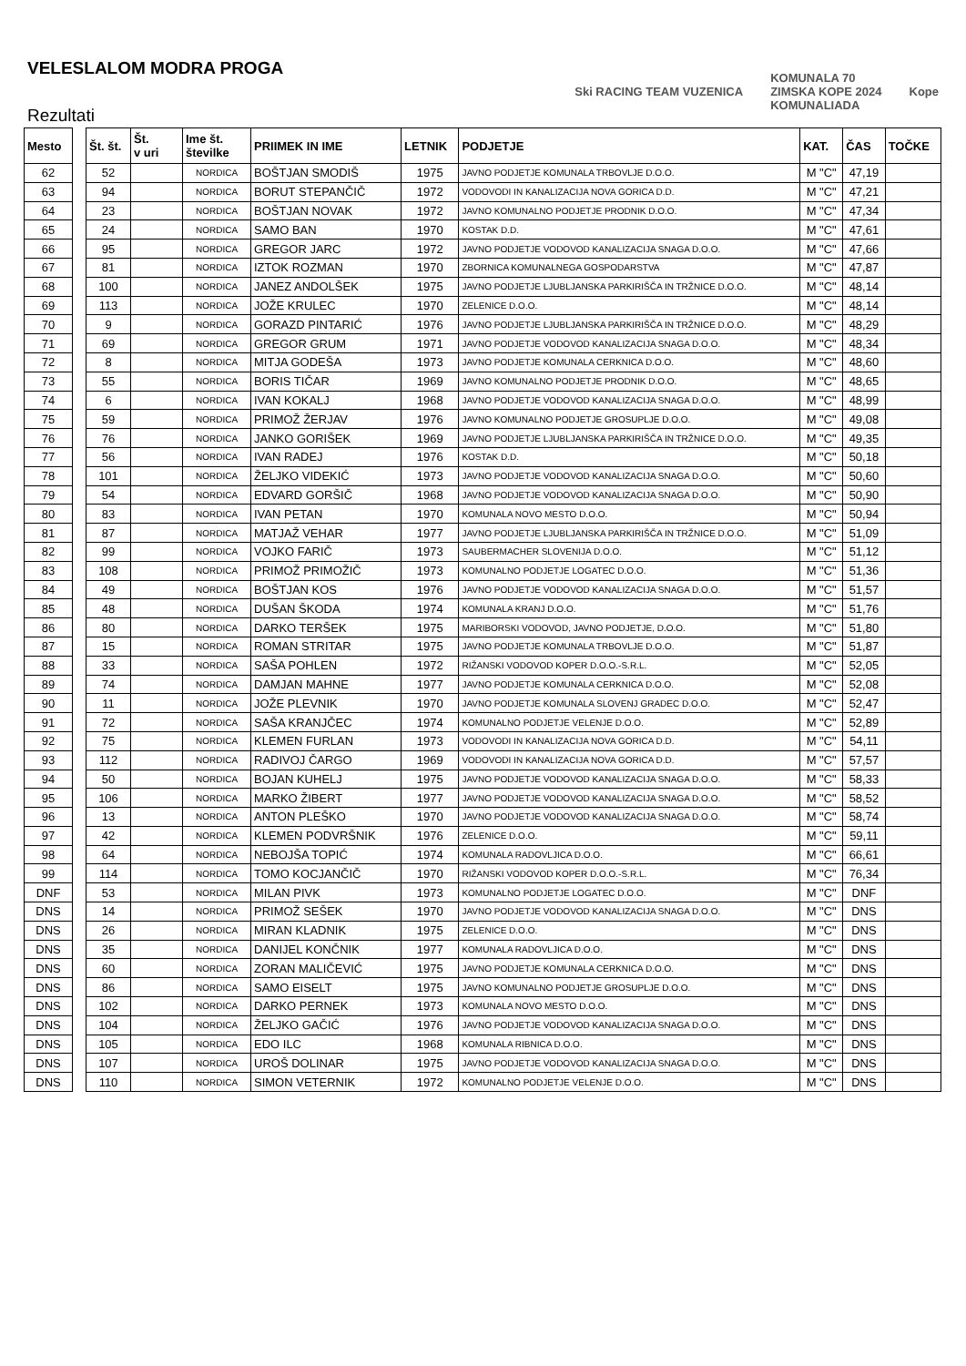VELESLALOM MODRA PROGA
Rezultati
Ski RACING TEAM VUZENICA
KOMUNALA 70
ZIMSKA KOPE 2024
KOMUNALIADA
Kope
| Mesto |
| --- |
| 62 |
| 63 |
| 64 |
| 65 |
| 66 |
| 67 |
| 68 |
| 69 |
| 70 |
| 71 |
| 72 |
| 73 |
| 74 |
| 75 |
| 76 |
| 77 |
| 78 |
| 79 |
| 80 |
| 81 |
| 82 |
| 83 |
| 84 |
| 85 |
| 86 |
| 87 |
| 88 |
| 89 |
| 90 |
| 91 |
| 92 |
| 93 |
| 94 |
| 95 |
| 96 |
| 97 |
| 98 |
| 99 |
| DNF |
| DNS |
| DNS |
| DNS |
| DNS |
| DNS |
| DNS |
| DNS |
| DNS |
| DNS |
| DNS |
| Št. št. | Št. v uri | Ime št. številke | PRIIMEK IN IME | LETNIK | PODJETJE | KAT. | ČAS | TOČKE |
| --- | --- | --- | --- | --- | --- | --- | --- | --- |
| 52 | | NORDICA | BOŠTJAN SMODIŠ | 1975 | JAVNO PODJETJE KOMUNALA TRBOVLJE D.O.O. | M "C" | 47,19 | |
| 94 | | NORDICA | BORUT STEPANČIČ | 1972 | VODOVODI IN KANALIZACIJA NOVA GORICA D.D. | M "C" | 47,21 | |
| 23 | | NORDICA | BOŠTJAN NOVAK | 1972 | JAVNO KOMUNALNO PODJETJE PRODNIK D.O.O. | M "C" | 47,34 | |
| 24 | | NORDICA | SAMO BAN | 1970 | KOSTAK D.D. | M "C" | 47,61 | |
| 95 | | NORDICA | GREGOR JARC | 1972 | JAVNO PODJETJE VODOVOD KANALIZACIJA SNAGA D.O.O. | M "C" | 47,66 | |
| 81 | | NORDICA | IZTOK ROZMAN | 1970 | ZBORNICA KOMUNALNEGA GOSPODARSTVA | M "C" | 47,87 | |
| 100 | | NORDICA | JANEZ ANDOLŠEK | 1975 | JAVNO PODJETJE LJUBLJANSKA PARKIRIŠČA IN TRŽNICE D.O.O. | M "C" | 48,14 | |
| 113 | | NORDICA | JOŽE KRULEC | 1970 | ZELENICE D.O.O. | M "C" | 48,14 | |
| 9 | | NORDICA | GORAZD PINTARIĆ | 1976 | JAVNO PODJETJE LJUBLJANSKA PARKIRIŠČA IN TRŽNICE D.O.O. | M "C" | 48,29 | |
| 69 | | NORDICA | GREGOR GRUM | 1971 | JAVNO PODJETJE VODOVOD KANALIZACIJA SNAGA D.O.O. | M "C" | 48,34 | |
| 8 | | NORDICA | MITJA GODEŠA | 1973 | JAVNO PODJETJE KOMUNALA CERKNICA D.O.O. | M "C" | 48,60 | |
| 55 | | NORDICA | BORIS TIČAR | 1969 | JAVNO KOMUNALNO PODJETJE PRODNIK D.O.O. | M "C" | 48,65 | |
| 6 | | NORDICA | IVAN KOKALJ | 1968 | JAVNO PODJETJE VODOVOD KANALIZACIJA SNAGA D.O.O. | M "C" | 48,99 | |
| 59 | | NORDICA | PRIMOŽ ŽERJAV | 1976 | JAVNO KOMUNALNO PODJETJE GROSUPLJE D.O.O. | M "C" | 49,08 | |
| 76 | | NORDICA | JANKO GORIŠEK | 1969 | JAVNO PODJETJE LJUBLJANSKA PARKIRIŠČA IN TRŽNICE D.O.O. | M "C" | 49,35 | |
| 56 | | NORDICA | IVAN RADEJ | 1976 | KOSTAK D.D. | M "C" | 50,18 | |
| 101 | | NORDICA | ŽELJKO VIDEKIĆ | 1973 | JAVNO PODJETJE VODOVOD KANALIZACIJA SNAGA D.O.O. | M "C" | 50,60 | |
| 54 | | NORDICA | EDVARD GORŠIČ | 1968 | JAVNO PODJETJE VODOVOD KANALIZACIJA SNAGA D.O.O. | M "C" | 50,90 | |
| 83 | | NORDICA | IVAN PETAN | 1970 | KOMUNALA NOVO MESTO D.O.O. | M "C" | 50,94 | |
| 87 | | NORDICA | MATJAŽ VEHAR | 1977 | JAVNO PODJETJE LJUBLJANSKA PARKIRIŠČA IN TRŽNICE D.O.O. | M "C" | 51,09 | |
| 99 | | NORDICA | VOJKO FARIČ | 1973 | SAUBERMACHER SLOVENIJA D.O.O. | M "C" | 51,12 | |
| 108 | | NORDICA | PRIMOŽ PRIMOŽIČ | 1973 | KOMUNALNO PODJETJE LOGATEC D.O.O. | M "C" | 51,36 | |
| 49 | | NORDICA | BOŠTJAN KOS | 1976 | JAVNO PODJETJE VODOVOD KANALIZACIJA SNAGA D.O.O. | M "C" | 51,57 | |
| 48 | | NORDICA | DUŠAN ŠKODA | 1974 | KOMUNALA KRANJ D.O.O. | M "C" | 51,76 | |
| 80 | | NORDICA | DARKO TERŠEK | 1975 | MARIBORSKI VODOVOD, JAVNO PODJETJE, D.O.O. | M "C" | 51,80 | |
| 15 | | NORDICA | ROMAN STRITAR | 1975 | JAVNO PODJETJE KOMUNALA TRBOVLJE D.O.O. | M "C" | 51,87 | |
| 33 | | NORDICA | SAŠA POHLEN | 1972 | RIŽANSKI VODOVOD KOPER D.O.O.-S.R.L. | M "C" | 52,05 | |
| 74 | | NORDICA | DAMJAN MAHNE | 1977 | JAVNO PODJETJE KOMUNALA CERKNICA D.O.O. | M "C" | 52,08 | |
| 11 | | NORDICA | JOŽE PLEVNIK | 1970 | JAVNO PODJETJE KOMUNALA SLOVENJ GRADEC D.O.O. | M "C" | 52,47 | |
| 72 | | NORDICA | SAŠA KRANJČEC | 1974 | KOMUNALNO PODJETJE VELENJE D.O.O. | M "C" | 52,89 | |
| 75 | | NORDICA | KLEMEN FURLAN | 1973 | VODOVODI IN KANALIZACIJA NOVA GORICA D.D. | M "C" | 54,11 | |
| 112 | | NORDICA | RADIVOJ ČARGO | 1969 | VODOVODI IN KANALIZACIJA NOVA GORICA D.D. | M "C" | 57,57 | |
| 50 | | NORDICA | BOJAN KUHELJ | 1975 | JAVNO PODJETJE VODOVOD KANALIZACIJA SNAGA D.O.O. | M "C" | 58,33 | |
| 106 | | NORDICA | MARKO ŽIBERT | 1977 | JAVNO PODJETJE VODOVOD KANALIZACIJA SNAGA D.O.O. | M "C" | 58,52 | |
| 13 | | NORDICA | ANTON PLEŠKO | 1970 | JAVNO PODJETJE VODOVOD KANALIZACIJA SNAGA D.O.O. | M "C" | 58,74 | |
| 42 | | NORDICA | KLEMEN PODVRŠNIK | 1976 | ZELENICE D.O.O. | M "C" | 59,11 | |
| 64 | | NORDICA | NEBOJŠA TOPIĆ | 1974 | KOMUNALA RADOVLJICA D.O.O. | M "C" | 66,61 | |
| 114 | | NORDICA | TOMO KOCJANČIČ | 1970 | RIŽANSKI VODOVOD KOPER D.O.O.-S.R.L. | M "C" | 76,34 | |
| 53 | | NORDICA | MILAN PIVK | 1973 | KOMUNALNO PODJETJE LOGATEC D.O.O. | M "C" | DNF | |
| 14 | | NORDICA | PRIMOŽ SEŠEK | 1970 | JAVNO PODJETJE VODOVOD KANALIZACIJA SNAGA D.O.O. | M "C" | DNS | |
| 26 | | NORDICA | MIRAN KLADNIK | 1975 | ZELENICE D.O.O. | M "C" | DNS | |
| 35 | | NORDICA | DANIJEL KONČNIK | 1977 | KOMUNALA RADOVLJICA D.O.O. | M "C" | DNS | |
| 60 | | NORDICA | ZORAN MALIČEVIĆ | 1975 | JAVNO PODJETJE KOMUNALA CERKNICA D.O.O. | M "C" | DNS | |
| 86 | | NORDICA | SAMO EISELT | 1975 | JAVNO KOMUNALNO PODJETJE GROSUPLJE D.O.O. | M "C" | DNS | |
| 102 | | NORDICA | DARKO PERNEK | 1973 | KOMUNALA NOVO MESTO D.O.O. | M "C" | DNS | |
| 104 | | NORDICA | ŽELJKO GAČIĆ | 1976 | JAVNO PODJETJE VODOVOD KANALIZACIJA SNAGA D.O.O. | M "C" | DNS | |
| 105 | | NORDICA | EDO ILC | 1968 | KOMUNALA RIBNICA D.O.O. | M "C" | DNS | |
| 107 | | NORDICA | UROŠ DOLINAR | 1975 | JAVNO PODJETJE VODOVOD KANALIZACIJA SNAGA D.O.O. | M "C" | DNS | |
| 110 | | NORDICA | SIMON VETERNIK | 1972 | KOMUNALNO PODJETJE VELENJE D.O.O. | M "C" | DNS | |